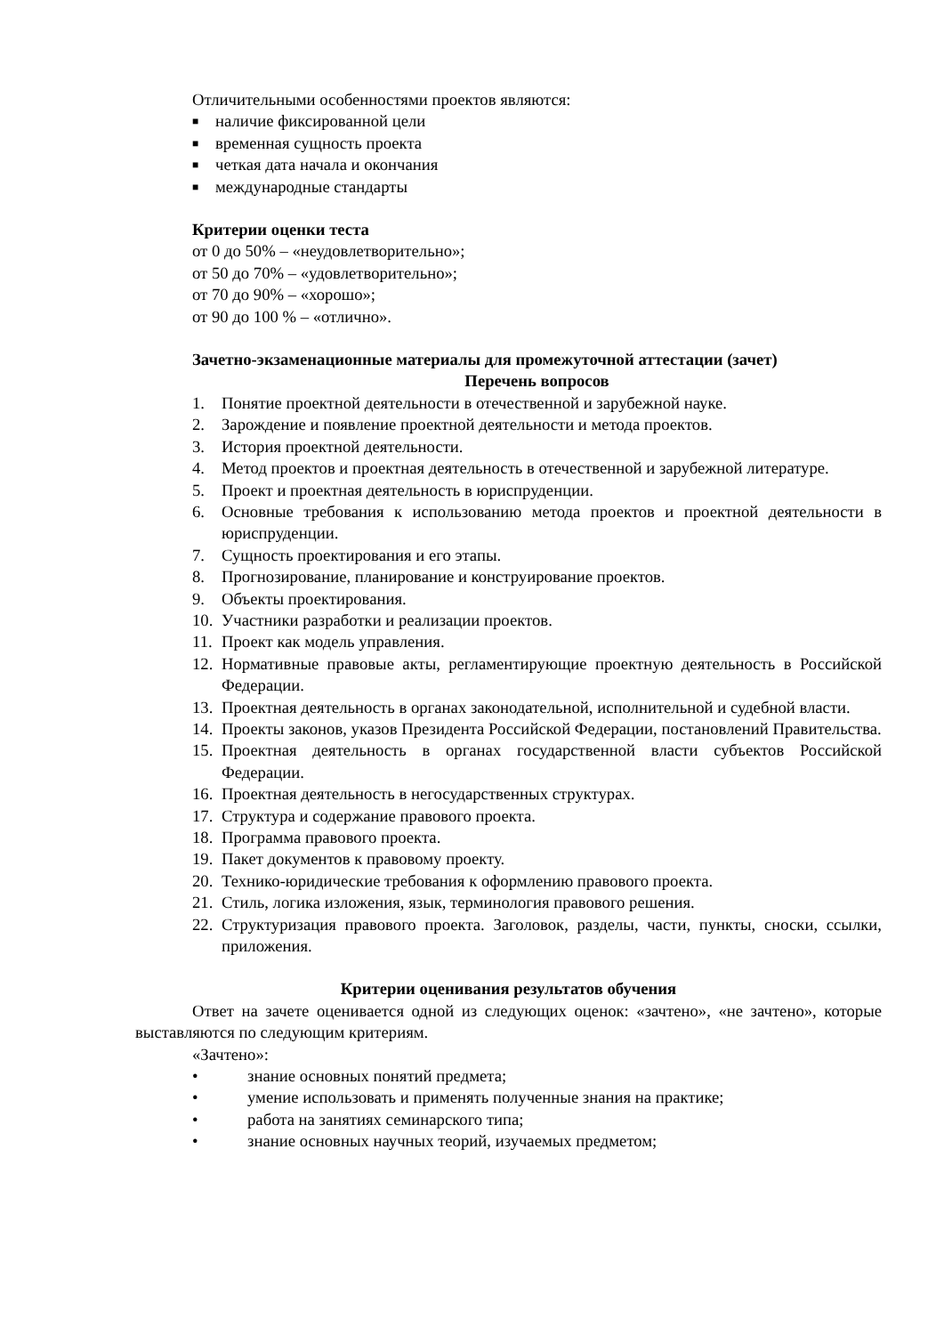Отличительными особенностями проектов являются:
■ наличие фиксированной цели
■ временная сущность проекта
■ четкая дата начала и окончания
■ международные стандарты
Критерии оценки теста
от 0 до 50% – «неудовлетворительно»;
от 50 до 70% – «удовлетворительно»;
от 70 до 90% – «хорошо»;
от 90 до 100 % – «отлично».
Зачетно-экзаменационные материалы для промежуточной аттестации (зачет)
Перечень вопросов
1. Понятие проектной деятельности в отечественной и зарубежной науке.
2. Зарождение и появление проектной деятельности и метода проектов.
3. История проектной деятельности.
4. Метод проектов и проектная деятельность в отечественной и зарубежной литературе.
5. Проект и проектная деятельность в юриспруденции.
6. Основные требования к использованию метода проектов и проектной деятельности в юриспруденции.
7. Сущность проектирования и его этапы.
8. Прогнозирование, планирование и конструирование проектов.
9. Объекты проектирования.
10. Участники разработки и реализации проектов.
11. Проект как модель управления.
12. Нормативные правовые акты, регламентирующие проектную деятельность в Российской Федерации.
13. Проектная деятельность в органах законодательной, исполнительной и судебной власти.
14. Проекты законов, указов Президента Российской Федерации, постановлений Правительства.
15. Проектная деятельность в органах государственной власти субъектов Российской Федерации.
16. Проектная деятельность в негосударственных структурах.
17. Структура и содержание правового проекта.
18. Программа правового проекта.
19. Пакет документов к правовому проекту.
20. Технико-юридические требования к оформлению правового проекта.
21. Стиль, логика изложения, язык, терминология правового решения.
22. Структуризация правового проекта. Заголовок, разделы, части, пункты, сноски, ссылки, приложения.
Критерии оценивания результатов обучения
Ответ на зачете оценивается одной из следующих оценок: «зачтено», «не зачтено», которые выставляются по следующим критериям.
«Зачтено»:
• знание основных понятий предмета;
• умение использовать и применять полученные знания на практике;
• работа на занятиях семинарского типа;
• знание основных научных теорий, изучаемых предметом;